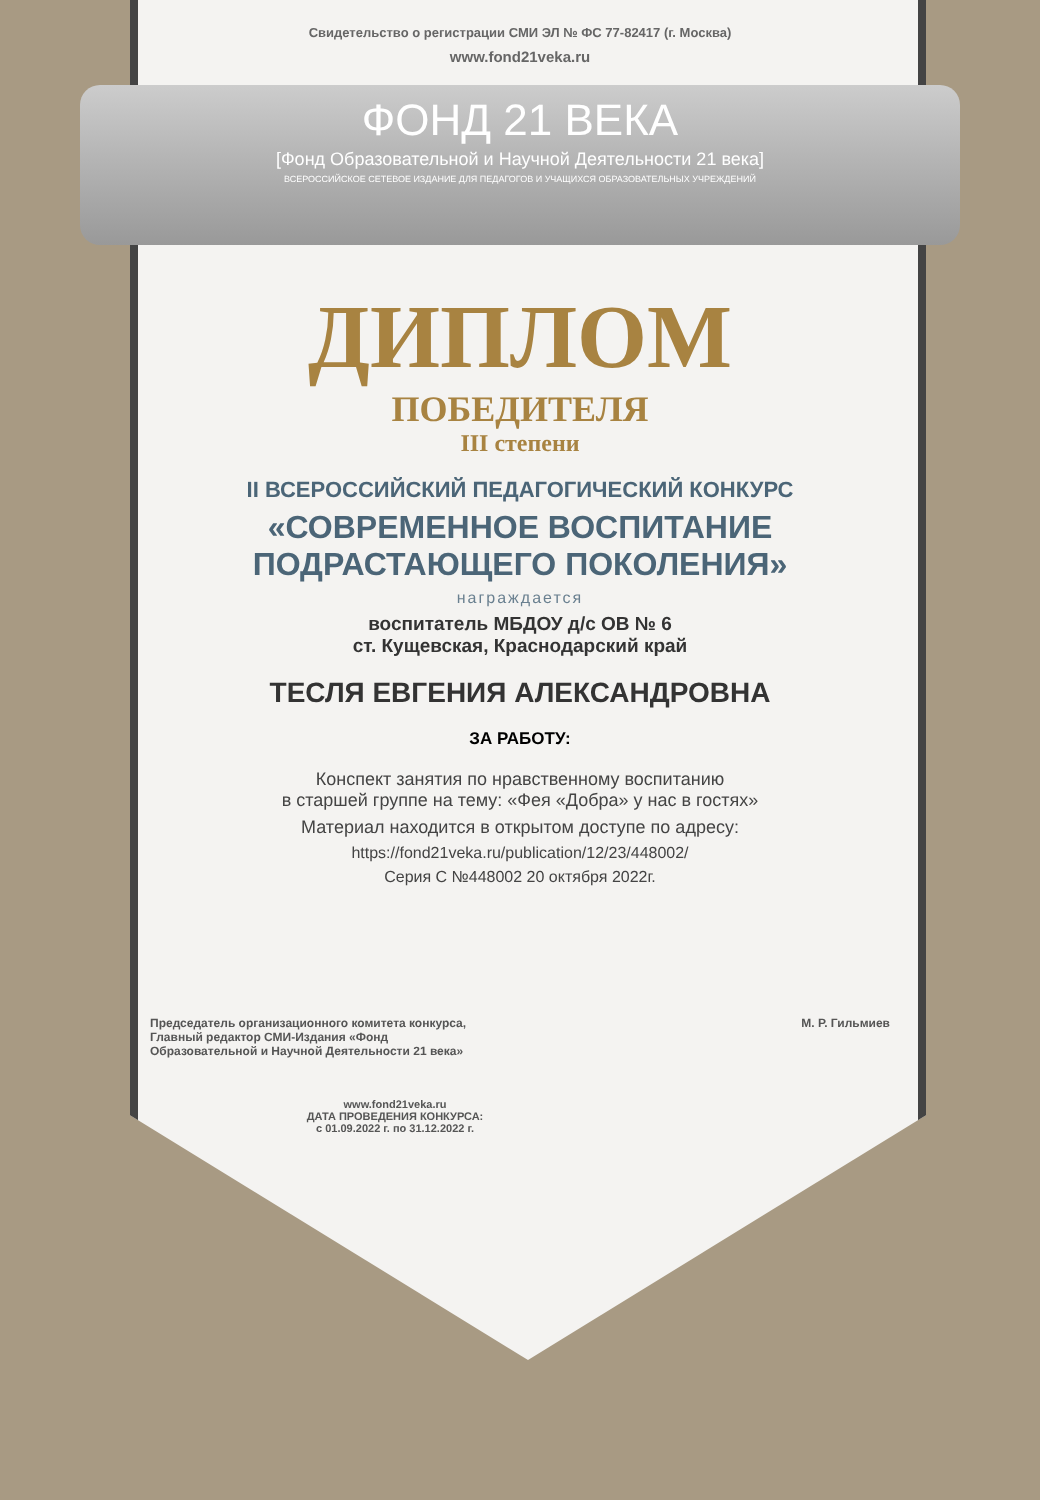Свидетельство о регистрации СМИ ЭЛ № ФС 77-82417 (г. Москва)
www.fond21veka.ru
ФОНД 21 ВЕКА
[Фонд Образовательной и Научной Деятельности 21 века]
ВСЕРОССИЙСКОЕ СЕТЕВОЕ ИЗДАНИЕ ДЛЯ ПЕДАГОГОВ И УЧАЩИХСЯ ОБРАЗОВАТЕЛЬНЫХ УЧРЕЖДЕНИЙ
ДИПЛОМ
ПОБЕДИТЕЛЯ
III степени
II ВСЕРОССИЙСКИЙ ПЕДАГОГИЧЕСКИЙ КОНКУРС
«СОВРЕМЕННОЕ ВОСПИТАНИЕ
ПОДРАСТАЮЩЕГО ПОКОЛЕНИЯ»
награждается
воспитатель МБДОУ д/с ОВ № 6
ст. Кущевская, Краснодарский край
ТЕСЛЯ ЕВГЕНИЯ АЛЕКСАНДРОВНА
ЗА РАБОТУ:
Конспект занятия по нравственному воспитанию
в старшей группе на тему: «Фея «Добра» у нас в гостях»
Материал находится в открытом доступе по адресу:
https://fond21veka.ru/publication/12/23/448002/
Серия С №448002 20 октября 2022г.
Председатель организационного комитета конкурса,
Главный редактор СМИ-Издания «Фонд
Образовательной и Научной Деятельности 21 века»
М. Р. Гильмиев
www.fond21veka.ru
ДАТА ПРОВЕДЕНИЯ КОНКУРСА:
с 01.09.2022 г. по 31.12.2022 г.